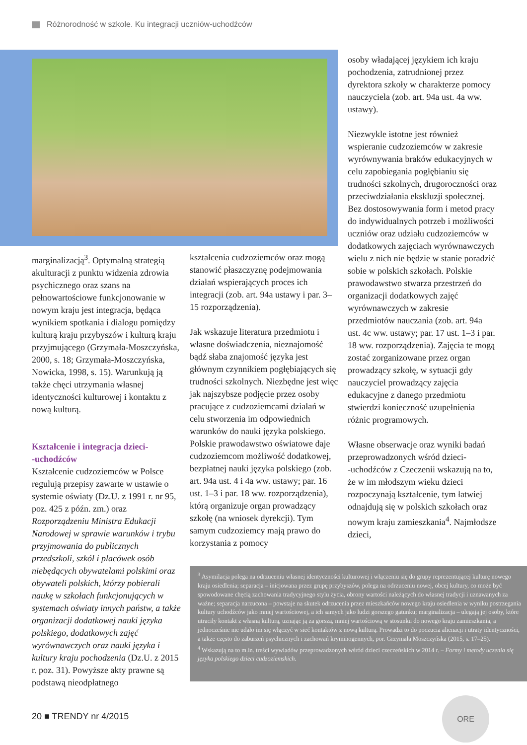Różnorodność w szkole. Ku integracji uczniów-uchodźców
osoby władającej językiem ich kraju pochodzenia, zatrudnionej przez dyrektora szkoły w charakterze pomocy nauczyciela (zob. art. 94a ust. 4a ww. ustawy).
Niezwykle istotne jest również wspieranie cudzoziemców w zakresie wyrównywania braków edukacyjnych w celu zapobiegania pogłębianiu się trudności szkolnych, drugoroczności oraz przeciwdziałania ekskluzji społecznej. Bez dostosowywania form i metod pracy do indywidualnych potrzeb i możliwości uczniów oraz udziału cudzoziemców w dodatkowych zajęciach wyrównawczych wielu z nich nie będzie w stanie poradzić sobie w polskich szkołach. Polskie prawodawstwo stwarza przestrzeń do organizacji dodatkowych zajęć wyrównawczych w zakresie przedmiotów nauczania (zob. art. 94a ust. 4c ww. ustawy; par. 17 ust. 1–3 i par. 18 ww. rozporządzenia). Zajęcia te mogą zostać zorganizowane przez organ prowadzący szkołę, w sytuacji gdy nauczyciel prowadzący zajęcia edukacyjne z danego przedmiotu stwierdzi konieczność uzupełnienia różnic programowych.
Własne obserwacje oraz wyniki badań przeprowadzonych wśród dzieci-
-uchodźców z Czeczenii wskazują na to, że w im młodszym wieku dzieci rozpoczynają kształcenie, tym łatwiej odnajdują się w polskich szkołach oraz nowym kraju zamieszkania<sup>4</sup>. Najmłodsze dzieci,
marginalizacją<sup>3</sup>. Optymalną strategią akulturacji z punktu widzenia zdrowia psychicznego oraz szans na pełnowartościowe funkcjonowanie w nowym kraju jest integracja, będąca wynikiem spotkania i dialogu pomiędzy kulturą kraju przybyszów i kulturą kraju przyjmującego (Grzymała-Moszczyńska, 2000, s. 18; Grzymała-Moszczyńska, Nowicka, 1998, s. 15). Warunkują ją także chęci utrzymania własnej identyczności kulturowej i kontaktu z nową kulturą.
Kształcenie i integracja dzieci-
-uchodźców
Kształcenie cudzoziemców w Polsce regulują przepisy zawarte w ustawie o systemie oświaty (Dz.U. z 1991 r. nr 95, poz. 425 z późn. zm.) oraz Rozporządzeniu Ministra Edukacji Narodowej w sprawie warunków i trybu przyjmowania do publicznych przedszkoli, szkół i placówek osób niebędących obywatelami polskimi oraz obywateli polskich, którzy pobierali naukę w szkołach funkcjonujących w systemach oświaty innych państw, a także organizacji dodatkowej nauki języka polskiego, dodatkowych zajęć wyrównawczych oraz nauki języka i kultury kraju pochodzenia (Dz.U. z 2015 r. poz. 31). Powyższe akty prawne są podstawą nieodpłatnego
kształcenia cudzoziemców oraz mogą stanowić płaszczyznę podejmowania działań wspierających proces ich integracji (zob. art. 94a ustawy i par. 3–15 rozporządzenia).
Jak wskazuje literatura przedmiotu i własne doświadczenia, nieznajomość bądź słaba znajomość języka jest głównym czynnikiem pogłębiających się trudności szkolnych. Niezbędne jest więc jak najszybsze podjęcie przez osoby pracujące z cudzoziemcami działań w celu stworzenia im odpowiednich warunków do nauki języka polskiego. Polskie prawodawstwo oświatowe daje cudzoziemcom możliwość dodatkowej, bezpłatnej nauki języka polskiego (zob. art. 94a ust. 4 i 4a ww. ustawy; par. 16 ust. 1–3 i par. 18 ww. rozporządzenia), którą organizuje organ prowadzący szkołę (na wniosek dyrekcji). Tym samym cudzoziemcy mają prawo do korzystania z pomocy
<sup>3</sup> Asymilacja polega na odrzuceniu własnej identyczności kulturowej i włączeniu się do grupy reprezentującej kulturę nowego kraju osiedlenia; separacja – inicjowana przez grupę przybyszów, polega na odrzuceniu nowej, obcej kultury, co może być spowodowane chęcią zachowania tradycyjnego stylu życia, obrony wartości należących do własnej tradycji i uznawanych za ważne; separacja narzucona – powstaje na skutek odrzucenia przez mieszkańców nowego kraju osiedlenia w wyniku postrzegania kultury uchodźców jako mniej wartościowej, a ich samych jako ludzi gorszego gatunku; marginalizacja – ulegają jej osoby, które utraciły kontakt z własną kulturą, uznając ją za gorszą, mniej wartościową w stosunku do nowego kraju zamieszkania, a jednocześnie nie udało im się włączyć w sieć kontaktów z nową kulturą. Prowadzi to do poczucia alienacji i utraty identyczności, a także często do zaburzeń psychicznych i zachowań kryminogennych, por. Grzymała Moszczyńska (2015, s. 17–25).
<sup>4</sup> Wskazują na to m.in. treści wywiadów przeprowadzonych wśród dzieci czeczeńskich w 2014 r. – Formy i metody uczenia się języka polskiego dzieci cudzoziemskich.
20 ■ TRENDY nr 4/2015
ORE